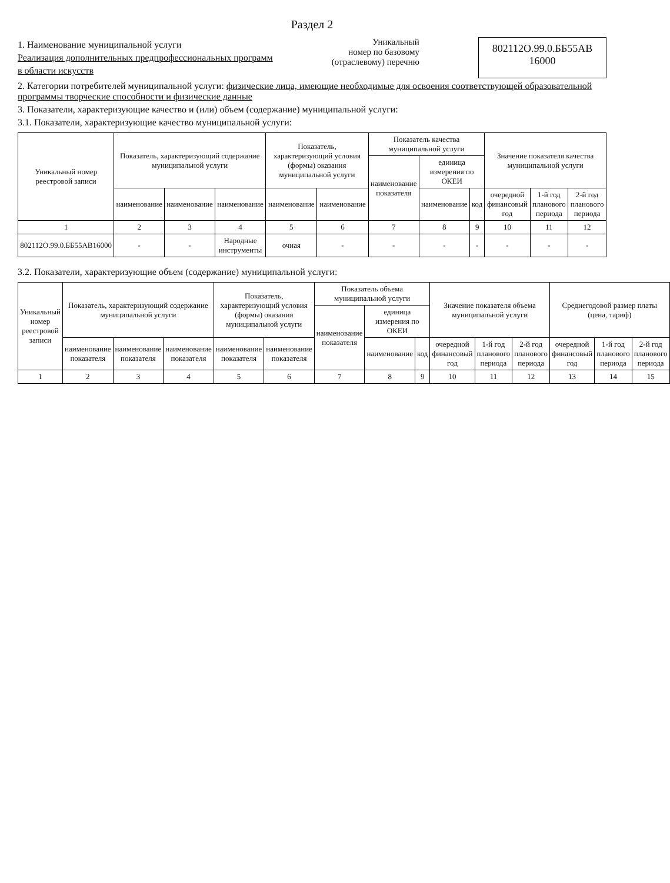Раздел 2
1. Наименование муниципальной услуги
Реализация дополнительных предпрофессиональных программ
в области искусств
Уникальный
номер по базовому
(отраслевому) перечню
802112О.99.0.ББ55АВ
16000
2. Категории потребителей муниципальной услуги: физические лица, имеющие необходимые для освоения соответствующей образовательной программы творческие способности и физические данные
3. Показатели, характеризующие качество и (или) объем (содержание) муниципальной услуги:
3.1. Показатели, характеризующие качество муниципальной услуги:
| Уникальный номер реестровой записи | Показатель, характеризующий содержание муниципальной услуги | | | Показатель, характеризующий условия (формы) оказания муниципальной услуги | | Показатель качества муниципальной услуги | | | Значение показателя качества муниципальной услуги | | |
| --- | --- | --- | --- | --- | --- | --- | --- | --- | --- | --- | --- |
| | | | | | | наименование показателя | единица измерения по ОКЕИ | | | | |
| | наименование | наименование | наименование | наименование | наименование | | наименование | код | очередной финансовый год | 1-й год планового периода | 2-й год планового периода |
| 1 | 2 | 3 | 4 | 5 | 6 | 7 | 8 | 9 | 10 | 11 | 12 |
| 802112О.99.0.ББ55АВ16000 | - | - | Народные инструменты | очная | - | - | - | - | - | - | - |
3.2. Показатели, характеризующие объем (содержание) муниципальной услуги:
| Уникальный номер реестровой записи | Показатель, характеризующий содержание муниципальной услуги | | | Показатель, характеризующий условия (формы) оказания муниципальной услуги | | Показатель объема муниципальной услуги | | | Значение показателя объема муниципальной услуги | | | Среднегодовой размер платы (цена, тариф) | | |
| --- | --- | --- | --- | --- | --- | --- | --- | --- | --- | --- | --- | --- | --- | --- |
| | | | | | | наименование показателя | единица измерения по ОКЕИ | | | | | | | |
| | наименование показателя | наименование показателя | наименование показателя | наименование показателя | наименование показателя | | наименование | код | очередной финансовый год | 1-й год планового периода | 2-й год планового периода | очередной финансовый год | 1-й год планового периода | 2-й год планового периода |
| 1 | 2 | 3 | 4 | 5 | 6 | 7 | 8 | 9 | 10 | 11 | 12 | 13 | 14 | 15 |